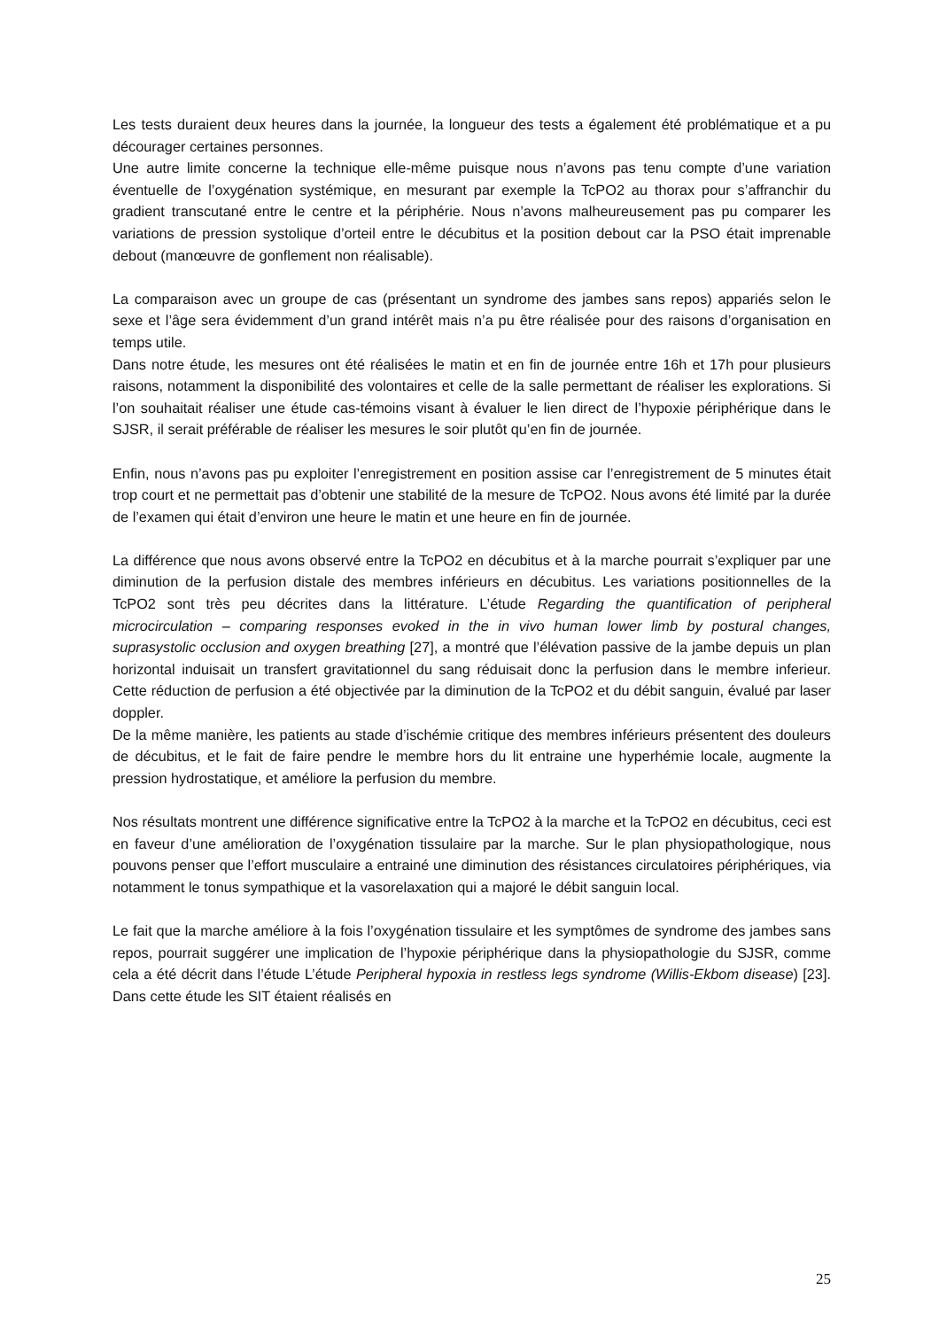Les tests duraient deux heures dans la journée, la longueur des tests a également été problématique et a pu décourager certaines personnes.
Une autre limite concerne la technique elle-même puisque nous n’avons pas tenu compte d’une variation éventuelle de l’oxygénation systémique, en mesurant par exemple la TcPO2 au thorax pour s’affranchir du gradient transcutané entre le centre et la périphérie. Nous n’avons malheureusement pas pu comparer les variations de pression systolique d’orteil entre le décubitus et la position debout car la PSO était imprenable debout (manœuvre de gonflement non réalisable).
La comparaison avec un groupe de cas (présentant un syndrome des jambes sans repos) appariés selon le sexe et l’âge sera évidemment d’un grand intérêt mais n’a pu être réalisée pour des raisons d’organisation en temps utile.
Dans notre étude, les mesures ont été réalisées le matin et en fin de journée entre 16h et 17h pour plusieurs raisons, notamment la disponibilité des volontaires et celle de la salle permettant de réaliser les explorations. Si l’on souhaitait réaliser une étude cas-témoins visant à évaluer le lien direct de l’hypoxie périphérique dans le SJSR, il serait préférable de réaliser les mesures le soir plutôt qu’en fin de journée.
Enfin, nous n’avons pas pu exploiter l’enregistrement en position assise car l’enregistrement de 5 minutes était trop court et ne permettait pas d’obtenir une stabilité de la mesure de TcPO2. Nous avons été limité par la durée de l’examen qui était d’environ une heure le matin et une heure en fin de journée.
La différence que nous avons observé entre la TcPO2 en décubitus et à la marche pourrait s’expliquer par une diminution de la perfusion distale des membres inférieurs en décubitus. Les variations positionnelles de la TcPO2 sont très peu décrites dans la littérature. L’étude Regarding the quantification of peripheral microcirculation – comparing responses evoked in the in vivo human lower limb by postural changes, suprasystolic occlusion and oxygen breathing [27], a montré que l’élévation passive de la jambe depuis un plan horizontal induisait un transfert gravitationnel du sang réduisait donc la perfusion dans le membre inferieur. Cette réduction de perfusion a été objectivée par la diminution de la TcPO2 et du débit sanguin, évalué par laser doppler.
De la même manière, les patients au stade d’ischémie critique des membres inférieurs présentent des douleurs de décubitus, et le fait de faire pendre le membre hors du lit entraine une hyperhémie locale, augmente la pression hydrostatique, et améliore la perfusion du membre.
Nos résultats montrent une différence significative entre la TcPO2 à la marche et la TcPO2 en décubitus, ceci est en faveur d’une amélioration de l’oxygénation tissulaire par la marche. Sur le plan physiopathologique, nous pouvons penser que l’effort musculaire a entrainé une diminution des résistances circulatoires périphériques, via notamment le tonus sympathique et la vasorelaxation qui a majoré le débit sanguin local.
Le fait que la marche améliore à la fois l’oxygénation tissulaire et les symptômes de syndrome des jambes sans repos, pourrait suggérer une implication de l’hypoxie périphérique dans la physiopathologie du SJSR, comme cela a été décrit dans l’étude L’étude Peripheral hypoxia in restless legs syndrome (Willis-Ekbom disease) [23]. Dans cette étude les SIT étaient réalisés en
25